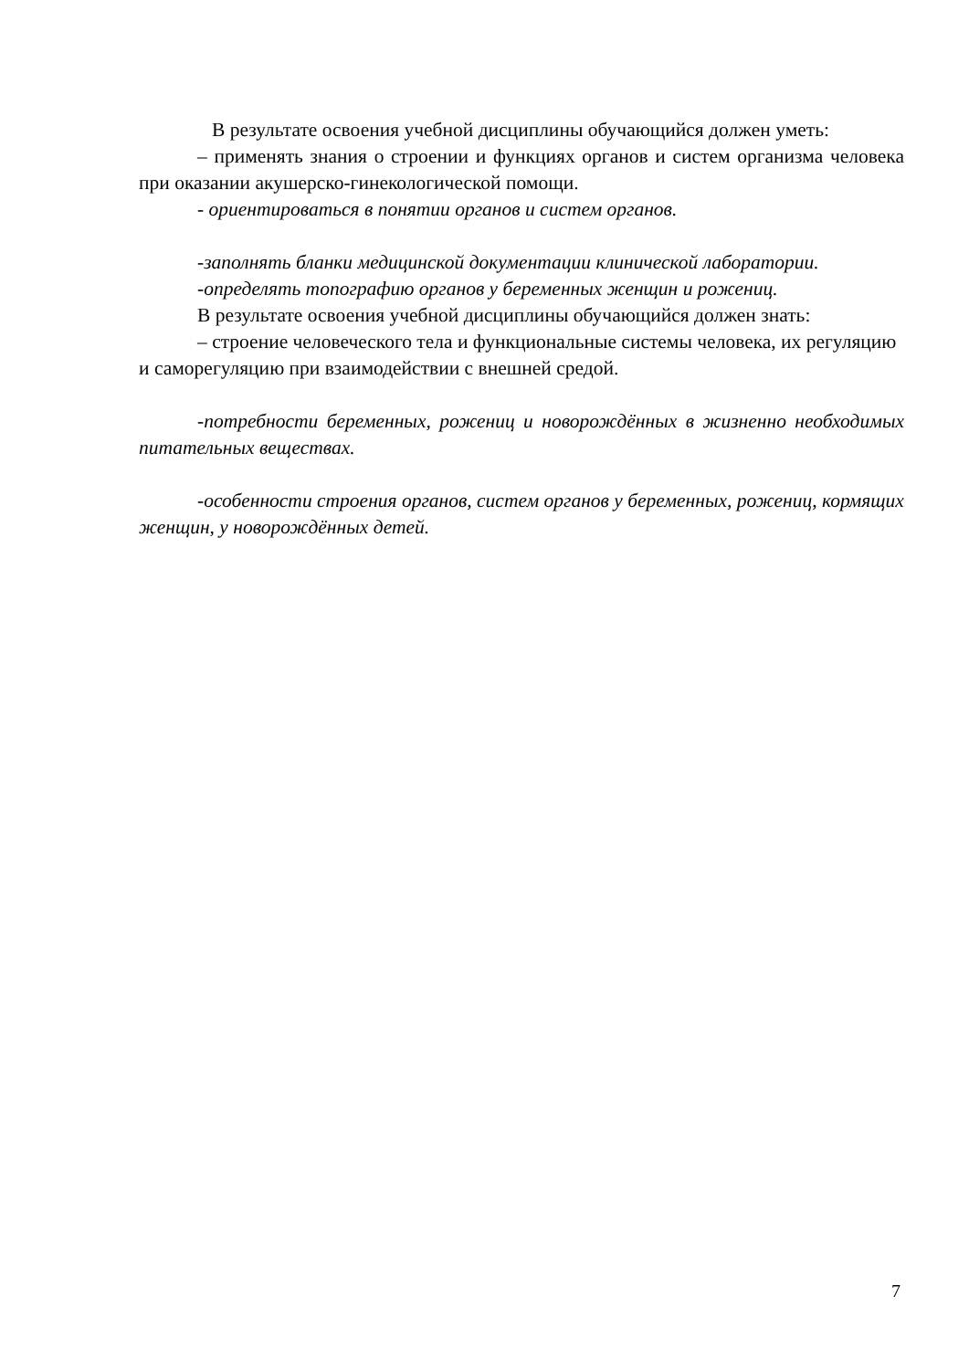В результате освоения учебной дисциплины обучающийся должен уметь:
– применять знания о строении и функциях органов и систем организма человека при оказании акушерско-гинекологической помощи.
- ориентироваться в понятии органов и систем органов.
-заполнять бланки медицинской документации клинической лаборатории.
-определять топографию органов у беременных женщин и рожениц.
В результате освоения учебной дисциплины обучающийся должен знать:
– строение человеческого тела и функциональные системы человека, их регуляцию и саморегуляцию при взаимодействии с внешней средой.
-потребности беременных, рожениц и новорождённых в жизненно необходимых питательных веществах.
-особенности строения органов, систем органов у беременных, рожениц, кормящих женщин, у новорождённых детей.
7